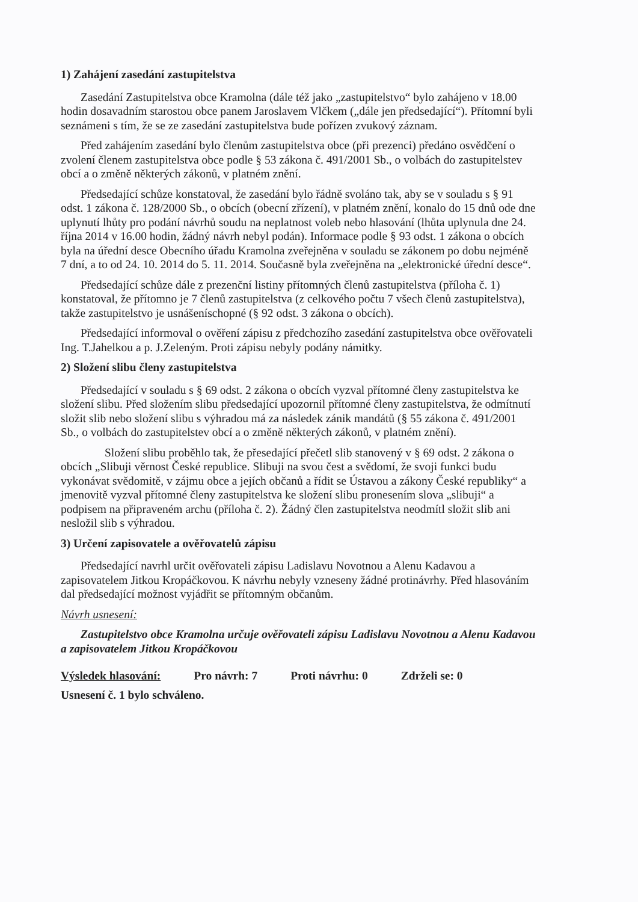1) Zahájení zasedání zastupitelstva
Zasedání Zastupitelstva obce Kramolna (dále též jako „zastupitelstvo“ bylo zahájeno v 18.00 hodin dosavadním starostou obce panem Jaroslavem Vlčkem („dále jen předsedající“). Přítomní byli seznámeni s tím, že se ze zasedání zastupitelstva bude pořízen zvukový záznam.
Před zahájením zasedání bylo členům zastupitelstva obce (při prezenci) předáno osvědčení o zvolení členem zastupitelstva obce podle § 53 zákona č. 491/2001 Sb., o volbách do zastupitelstev obcí a o změně některých zákonů, v platném znění.
Předsedající schůze konstatoval, že zasedání bylo řádně svoláno tak, aby se v souladu s § 91 odst. 1 zákona č. 128/2000 Sb., o obcích (obecní zřízení), v platném znění, konalo do 15 dnů ode dne uplynutí lhůty pro podání návrhů soudu na neplatnost voleb nebo hlasování (lhůta uplynula dne 24. října 2014 v 16.00 hodin, žádný návrh nebyl podán). Informace podle § 93 odst. 1 zákona o obcích byla na úřední desce Obecního úřadu Kramolna zveřejněna v souladu se zákonem po dobu nejméně 7 dní, a to od 24. 10. 2014 do 5. 11. 2014. Současně byla zveřejněna na „elektronické úřední desce“.
Předsedající schůze dále z prezenční listiny přítomných členů zastupitelstva (příloha č. 1) konstatoval, že přítomno je 7 členů zastupitelstva (z celkového počtu 7 všech členů zastupitelstva), takže zastupitelstvo je usnášeníschopné (§ 92 odst. 3 zákona o obcích).
Předsedající informoval o ověření zápisu z předchozího zasedání zastupitelstva obce ověřovateli Ing. T.Jahelkou a p. J.Zeleným. Proti zápisu nebyly podány námitky.
2) Složení slibu členy zastupitelstva
Předsedající v souladu s § 69 odst. 2 zákona o obcích vyzval přítomné členy zastupitelstva ke složení slibu. Před složením slibu předsedající upozornil přítomné členy zastupitelstva, že odmítnutí složit slib nebo složení slibu s výhradou má za následek zánik mandátů (§ 55 zákona č. 491/2001 Sb., o volbách do zastupitelstev obcí a o změně některých zákonů, v platném znění).
Složení slibu proběhlo tak, že přesedající přečetl slib stanovený v § 69 odst. 2 zákona o obcích „Slibuji věrnost České republice. Slibuji na svou čest a svědomí, že svoji funkci budu vykonávat svědomitě, v zájmu obce a jejích občanů a řídit se Ústavou a zákony České republiky“ a jmenovitě vyzval přítomné členy zastupitelstva ke složení slibu pronesením slova „slibuji“ a podpisem na připraveném archu (příloha č. 2). Žádný člen zastupitelstva neodmítl složit slib ani nesložil slib s výhradou.
3) Určení zapisovatele a ověřovatelů zápisu
Předsedající navrhl určit ověřovateli zápisu Ladislavu Novotnou a Alenu Kadavou a zapisovatelem Jitkou Kropáčkovou. K návrhu nebyly vzneseny žádné protinávrhy. Před hlasováním dal předsedající možnost vyjádřit se přítomným občanům.
Návrh usnesení:
Zastupitelstvo obce Kramolna určuje ověřovateli zápisu Ladislavu Novotnou a Alenu Kadavou a zapisovatelem Jitkou Kropáčkovou
Výsledek hlasování: Pro návrh: 7 Proti návrhu: 0 Zdrželi se: 0
Usnesení č. 1 bylo schváleno.